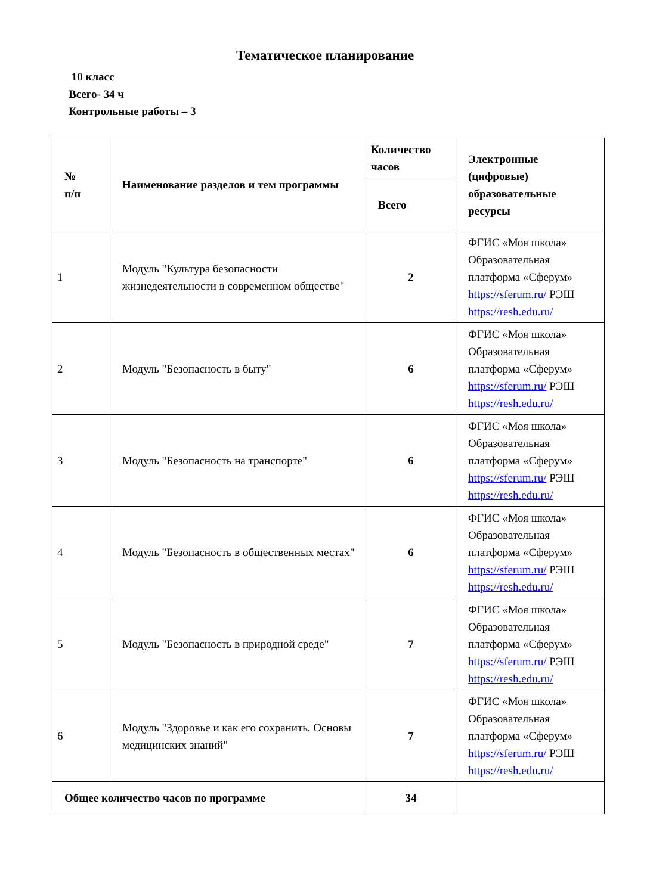Тематическое планирование
10 класс
Всего- 34 ч
Контрольные работы – 3
| № п/п | Наименование разделов и тем программы | Количество часов | Электронные (цифровые) образовательные ресурсы |
| --- | --- | --- | --- |
| | | Всего | |
| 1 | Модуль "Культура безопасности жизнедеятельности в современном обществе" | 2 | ФГИС «Моя школа» Образовательная платформа «Сферум» https://sferum.ru/ РЭШ https://resh.edu.ru/ |
| 2 | Модуль "Безопасность в быту" | 6 | ФГИС «Моя школа» Образовательная платформа «Сферум» https://sferum.ru/ РЭШ https://resh.edu.ru/ |
| 3 | Модуль "Безопасность на транспорте" | 6 | ФГИС «Моя школа» Образовательная платформа «Сферум» https://sferum.ru/ РЭШ https://resh.edu.ru/ |
| 4 | Модуль "Безопасность в общественных местах" | 6 | ФГИС «Моя школа» Образовательная платформа «Сферум» https://sferum.ru/ РЭШ https://resh.edu.ru/ |
| 5 | Модуль "Безопасность в природной среде" | 7 | ФГИС «Моя школа» Образовательная платформа «Сферум» https://sferum.ru/ РЭШ https://resh.edu.ru/ |
| 6 | Модуль "Здоровье и как его сохранить. Основы медицинских знаний" | 7 | ФГИС «Моя школа» Образовательная платформа «Сферум» https://sferum.ru/ РЭШ https://resh.edu.ru/ |
| Общее количество часов по программе | | 34 | |